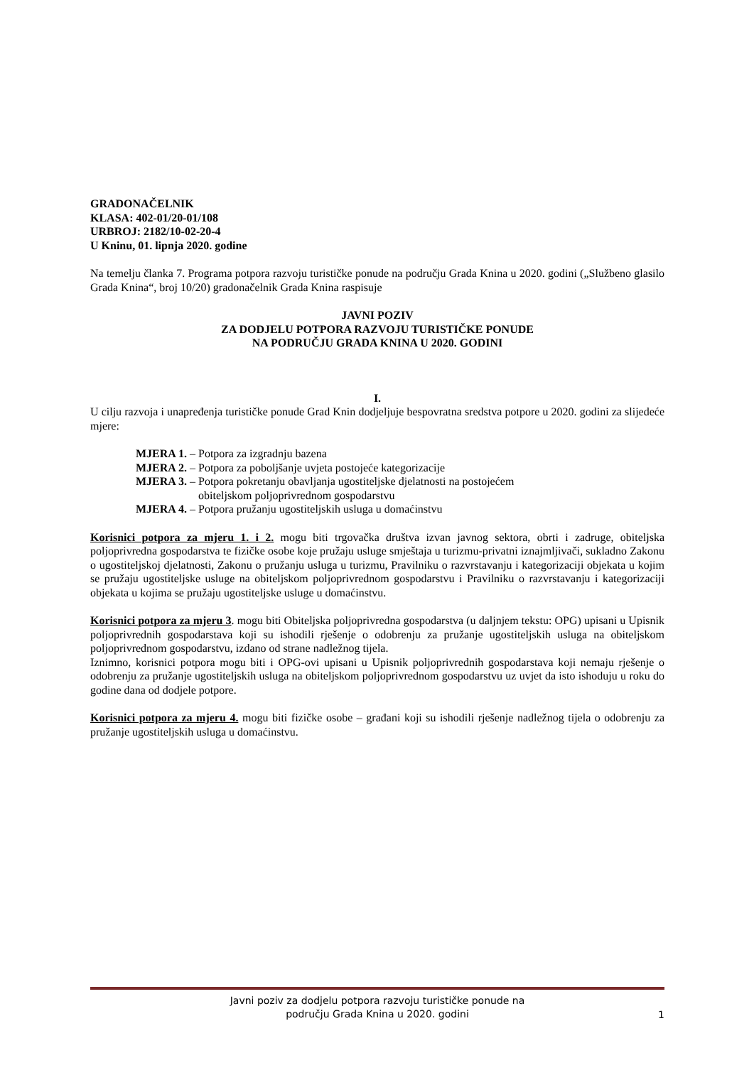GRADONAČELNIK
KLASA: 402-01/20-01/108
URBROJ: 2182/10-02-20-4
U Kninu, 01. lipnja 2020. godine
Na temelju članka 7. Programa potpora razvoju turističke ponude na području Grada Knina u 2020. godini („Službeno glasilo Grada Knina“, broj 10/20) gradonačelnik Grada Knina raspisuje
JAVNI POZIV
ZA DODJELU POTPORA RAZVOJU TURISTIČKE PONUDE
NA PODRUČJU GRADA KNINA U 2020. GODINI
I.
U cilju razvoja i unapređenja turističke ponude Grad Knin dodjeljuje bespovratna sredstva potpore u 2020. godini za slijedeće mjere:
MJERA 1. – Potpora za izgradnju bazena
MJERA 2. – Potpora za poboljšanje uvjeta postojeće kategorizacije
MJERA 3. – Potpora pokretanju obavljanja ugostiteljske djelatnosti na postojećem
obiteljskom poljoprivrednom gospodarstvu
MJERA 4. – Potpora pružanju ugostiteljskih usluga u domaćinstvu
Korisnici potpora za mjeru 1. i 2. mogu biti trgovačka društva izvan javnog sektora, obrti i zadruge, obiteljska poljoprivredna gospodarstva te fizičke osobe koje pružaju usluge smještaja u turizmu-privatni iznajmljivači, sukladno Zakonu o ugostiteljskoj djelatnosti, Zakonu o pružanju usluga u turizmu, Pravilniku o razvrstavanju i kategorizaciji objekata u kojim se pružaju ugostiteljske usluge na obiteljskom poljoprivrednom gospodarstvu i Pravilniku o razvrstavanju i kategorizaciji objekata u kojima se pružaju ugostiteljske usluge u domaćinstvu.
Korisnici potpora za mjeru 3. mogu biti Obiteljska poljoprivredna gospodarstva (u daljnjem tekstu: OPG) upisani u Upisnik poljoprivrednih gospodarstava koji su ishodili rješenje o odobrenju za pružanje ugostiteljskih usluga na obiteljskom poljoprivrednom gospodarstvu, izdano od strane nadležnog tijela.
Iznimno, korisnici potpora mogu biti i OPG-ovi upisani u Upisnik poljoprivrednih gospodarstava koji nemaju rješenje o odobrenju za pružanje ugostiteljskih usluga na obiteljskom poljoprivrednom gospodarstvu uz uvjet da isto ishoduju u roku do godine dana od dodjele potpore.
Korisnici potpora za mjeru 4. mogu biti fizičke osobe – građani koji su ishodili rješenje nadležnog tijela o odobrenju za pružanje ugostiteljskih usluga u domaćinstvu.
Javni poziv za dodjelu potpora razvoju turističke ponude na
području Grada Knina u 2020. godini
1